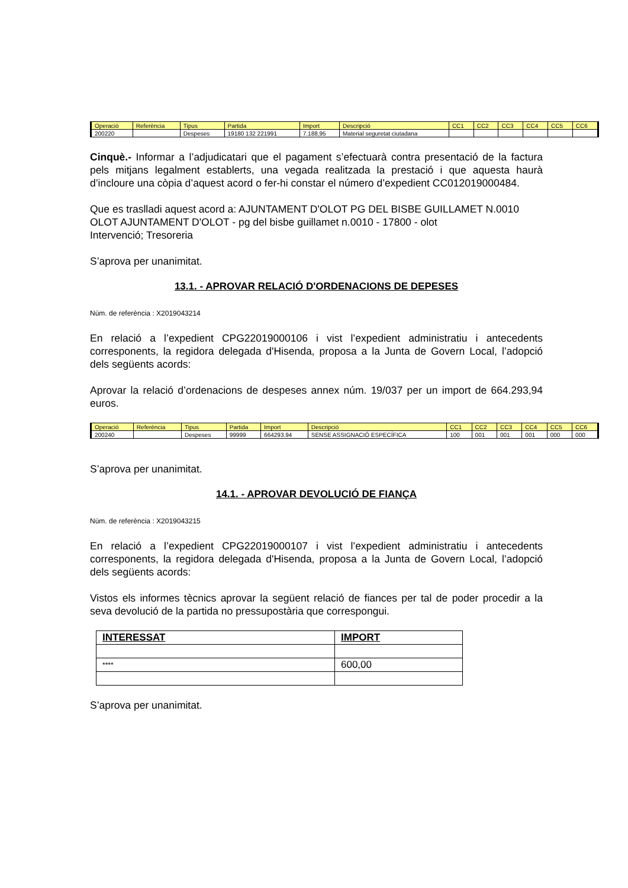| Operació | Referència | Tipus | Partida | Import | Descripció | CC1 | CC2 | CC3 | CC4 | CC5 | CC6 |
| --- | --- | --- | --- | --- | --- | --- | --- | --- | --- | --- | --- |
| 200220 | | Despeses | 19180 132 221991 | 7.188,95 | Material seguretat ciutadana | | | | | | |
Cinquè.- Informar a l’adjudicatari que el pagament s’efectuarà contra presentació de la factura pels mitjans legalment establerts, una vegada realitzada la prestació i que aquesta haurà d’incloure una còpia d’aquest acord o fer-hi constar el número d’expedient CC012019000484.
Que es traslladi aquest acord a: AJUNTAMENT D'OLOT PG DEL BISBE GUILLAMET N.0010 OLOT AJUNTAMENT D'OLOT - pg del bisbe guillamet n.0010 - 17800 - olot
Intervenció; Tresoreria
S’aprova per unanimitat.
13.1. - APROVAR RELACIÓ D'ORDENACIONS DE DEPESES
Núm. de referència : X2019043214
En relació a l’expedient CPG22019000106 i vist l’expedient administratiu i antecedents corresponents, la regidora delegada d'Hisenda, proposa a la Junta de Govern Local, l’adopció dels següents acords:
Aprovar la relació d’ordenacions de despeses annex núm. 19/037 per un import de 664.293,94 euros.
| Operació | Referència | Tipus | Partida | Import | Descripció | CC1 | CC2 | CC3 | CC4 | CC5 | CC6 |
| --- | --- | --- | --- | --- | --- | --- | --- | --- | --- | --- | --- |
| 200240 | | Despeses | 99999 | 664293.94 | SENSE ASSIGNACIÓ ESPECÍFICA | 100 | 001 | 001 | 001 | 000 | 000 |
S’aprova per unanimitat.
14.1. - APROVAR DEVOLUCIÓ DE FIANÇA
Núm. de referència : X2019043215
En relació a l’expedient CPG22019000107 i vist l’expedient administratiu i antecedents corresponents, la regidora delegada d'Hisenda, proposa a la Junta de Govern Local, l’adopció dels següents acords:
Vistos els informes tècnics aprovar la següent relació de fiances per tal de poder procedir a la seva devolució de la partida no pressupostària que correspongui.
| INTERESSAT | IMPORT |
| --- | --- |
| **** | 600,00 |
S’aprova per unanimitat.